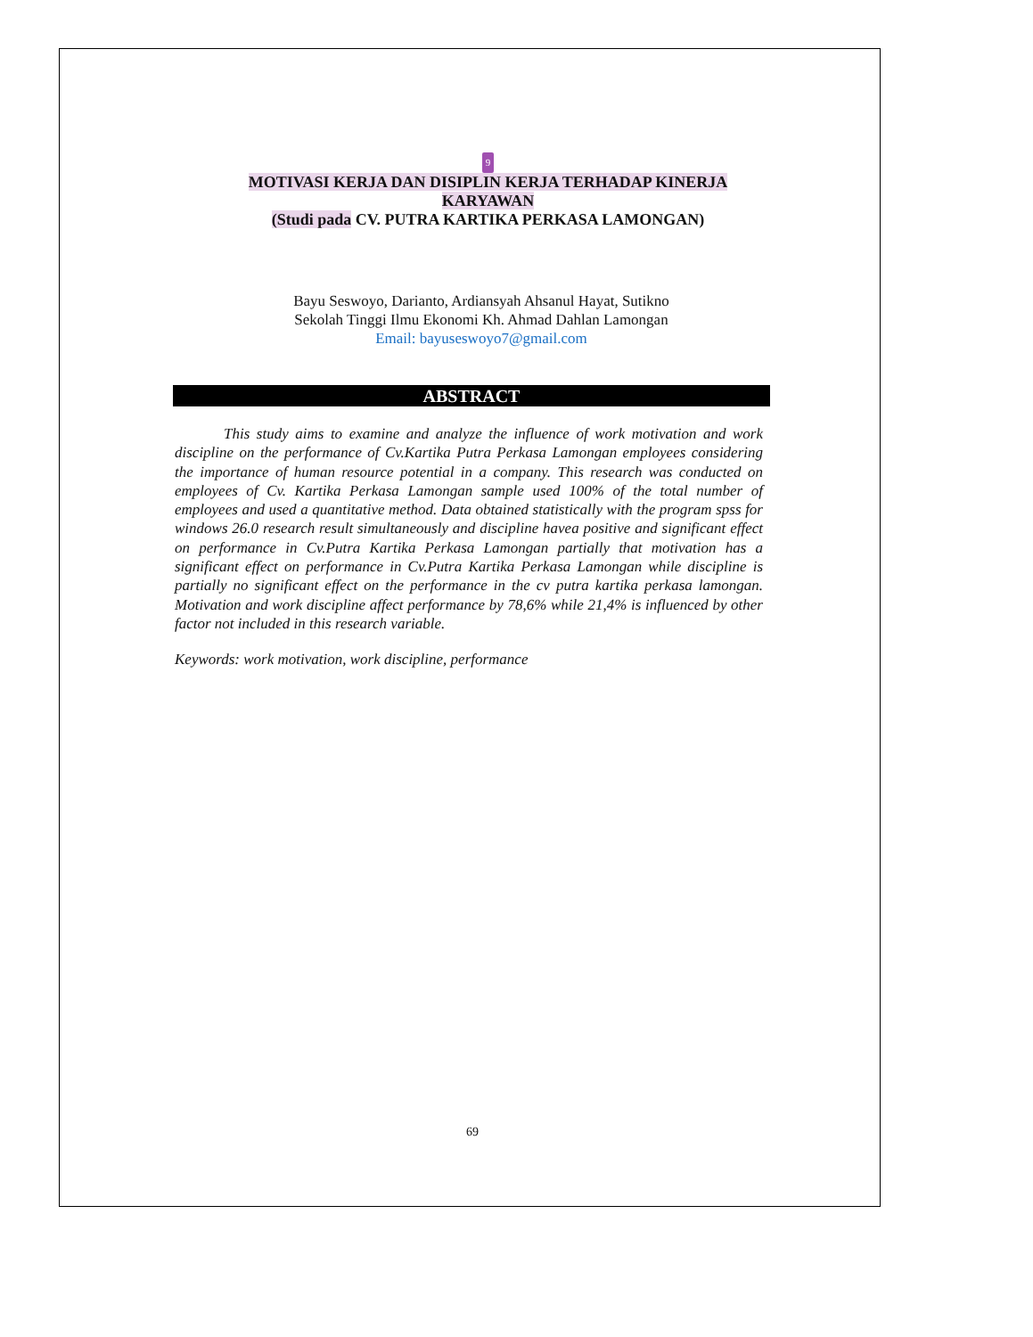9
MOTIVASI KERJA DAN DISIPLIN KERJA TERHADAP KINERJA KARYAWAN
(Studi pada CV. PUTRA KARTIKA PERKASA LAMONGAN)
Bayu Seswoyo, Darianto, Ardiansyah Ahsanul Hayat, Sutikno
Sekolah Tinggi Ilmu Ekonomi Kh. Ahmad Dahlan Lamongan
Email: bayuseswoyo7@gmail.com
ABSTRACT
This study aims to examine and analyze the influence of work motivation and work discipline on the performance of Cv.Kartika Putra Perkasa Lamongan employees considering the importance of human resource potential in a company. This research was conducted on employees of Cv. Kartika Perkasa Lamongan sample used 100% of the total number of employees and used a quantitative method. Data obtained statistically with the program spss for windows 26.0 research result simultaneously and discipline havea positive and significant effect on performance in Cv.Putra Kartika Perkasa Lamongan partially that motivation has a significant effect on performance in Cv.Putra Kartika Perkasa Lamongan while discipline is partially no significant effect on the performance in the cv putra kartika perkasa lamongan. Motivation and work discipline affect performance by 78,6% while 21,4% is influenced by other factor not included in this research variable.
Keywords: work motivation, work discipline, performance
69